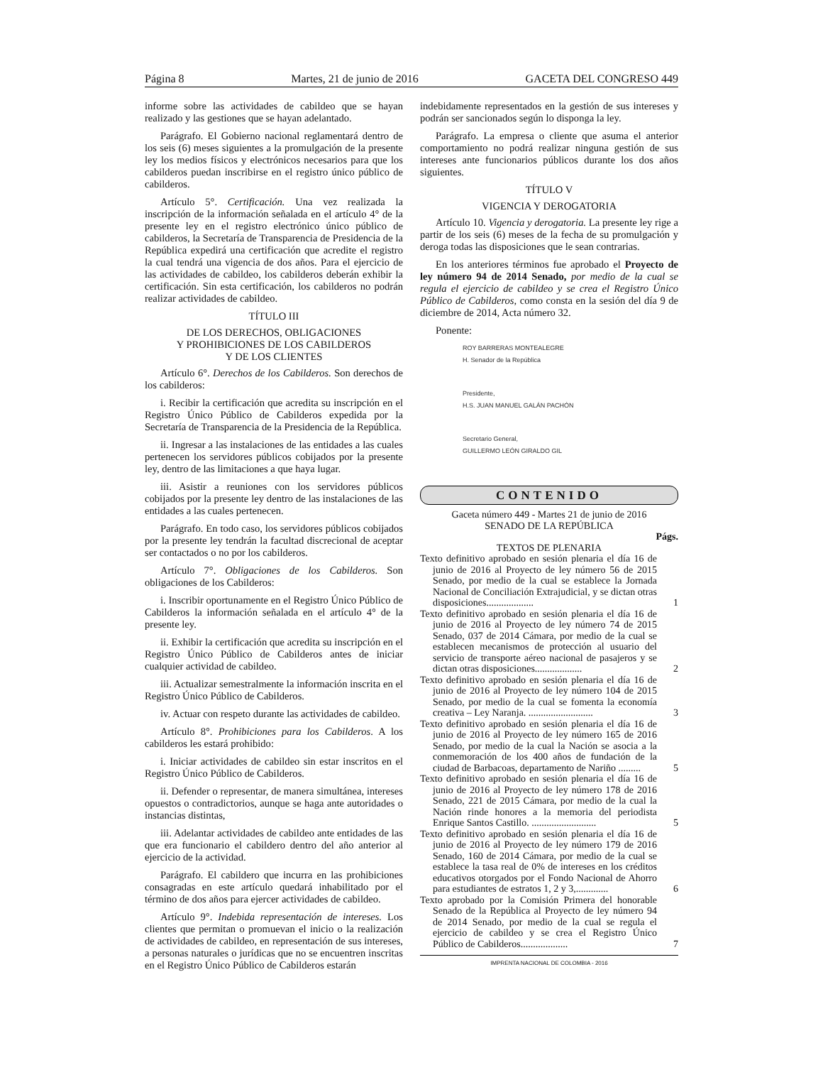Página 8 Martes, 21 de junio de 2016 GACETA DEL CONGRESO 449
informe sobre las actividades de cabildeo que se hayan realizado y las gestiones que se hayan adelantado.
Parágrafo. El Gobierno nacional reglamentará dentro de los seis (6) meses siguientes a la promulgación de la presente ley los medios físicos y electrónicos necesarios para que los cabilderos puedan inscribirse en el registro único público de cabilderos.
Artículo 5°. Certificación. Una vez realizada la inscripción de la información señalada en el artículo 4° de la presente ley en el registro electrónico único público de cabilderos, la Secretaría de Transparencia de Presidencia de la República expedirá una certificación que acredite el registro la cual tendrá una vigencia de dos años. Para el ejercicio de las actividades de cabildeo, los cabilderos deberán exhibir la certificación. Sin esta certificación, los cabilderos no podrán realizar actividades de cabildeo.
TÍTULO III
DE LOS DERECHOS, OBLIGACIONES
Y PROHIBICIONES DE LOS CABILDEROS
Y DE LOS CLIENTES
Artículo 6°. Derechos de los Cabilderos. Son derechos de los cabilderos:
i. Recibir la certificación que acredita su inscripción en el Registro Único Público de Cabilderos expedida por la Secretaría de Transparencia de la Presidencia de la República.
ii. Ingresar a las instalaciones de las entidades a las cuales pertenecen los servidores públicos cobijados por la presente ley, dentro de las limitaciones a que haya lugar.
iii. Asistir a reuniones con los servidores públicos cobijados por la presente ley dentro de las instalaciones de las entidades a las cuales pertenecen.
Parágrafo. En todo caso, los servidores públicos cobijados por la presente ley tendrán la facultad discrecional de aceptar ser contactados o no por los cabilderos.
Artículo 7°. Obligaciones de los Cabilderos. Son obligaciones de los Cabilderos:
i. Inscribir oportunamente en el Registro Único Público de Cabilderos la información señalada en el artículo 4° de la presente ley.
ii. Exhibir la certificación que acredita su inscripción en el Registro Único Público de Cabilderos antes de iniciar cualquier actividad de cabildeo.
iii. Actualizar semestralmente la información inscrita en el Registro Único Público de Cabilderos.
iv. Actuar con respeto durante las actividades de cabildeo.
Artículo 8°. Prohibiciones para los Cabilderos. A los cabilderos les estará prohibido:
i. Iniciar actividades de cabildeo sin estar inscritos en el Registro Único Público de Cabilderos.
ii. Defender o representar, de manera simultánea, intereses opuestos o contradictorios, aunque se haga ante autoridades o instancias distintas,
iii. Adelantar actividades de cabildeo ante entidades de las que era funcionario el cabildero dentro del año anterior al ejercicio de la actividad.
Parágrafo. El cabildero que incurra en las prohibiciones consagradas en este artículo quedará inhabilitado por el término de dos años para ejercer actividades de cabildeo.
Artículo 9°. Indebida representación de intereses. Los clientes que permitan o promuevan el inicio o la realización de actividades de cabildeo, en representación de sus intereses, a personas naturales o jurídicas que no se encuentren inscritas en el Registro Único Público de Cabilderos estarán
indebidamente representados en la gestión de sus intereses y podrán ser sancionados según lo disponga la ley.
Parágrafo. La empresa o cliente que asuma el anterior comportamiento no podrá realizar ninguna gestión de sus intereses ante funcionarios públicos durante los dos años siguientes.
TÍTULO V
VIGENCIA Y DEROGATORIA
Artículo 10. Vigencia y derogatoria. La presente ley rige a partir de los seis (6) meses de la fecha de su promulgación y deroga todas las disposiciones que le sean contrarias.
En los anteriores términos fue aprobado el Proyecto de ley número 94 de 2014 Senado, por medio de la cual se regula el ejercicio de cabildeo y se crea el Registro Único Público de Cabilderos, como consta en la sesión del día 9 de diciembre de 2014, Acta número 32.
Ponente:
ROY BARRERAS MONTEALEGRE
H. Senador de la República
Presidente,
H.S. JUAN MANUEL GALÁN PACHÓN
Secretario General,
GUILLERMO LEÓN GIRALDO GIL
CONTENIDO
Gaceta número 449 - Martes 21 de junio de 2016
SENADO DE LA REPÚBLICA
Págs.
TEXTOS DE PLENARIA
Texto definitivo aprobado en sesión plenaria el día 16 de junio de 2016 al Proyecto de ley número 56 de 2015 Senado, por medio de la cual se establece la Jornada Nacional de Conciliación Extrajudicial, y se dictan otras disposiciones................... 1
Texto definitivo aprobado en sesión plenaria el día 16 de junio de 2016 al Proyecto de ley número 74 de 2015 Senado, 037 de 2014 Cámara, por medio de la cual se establecen mecanismos de protección al usuario del servicio de transporte aéreo nacional de pasajeros y se dictan otras disposiciones................... 2
Texto definitivo aprobado en sesión plenaria el día 16 de junio de 2016 al Proyecto de ley número 104 de 2015 Senado, por medio de la cual se fomenta la economía creativa – Ley Naranja. .......................... 3
Texto definitivo aprobado en sesión plenaria el día 16 de junio de 2016 al Proyecto de ley número 165 de 2016 Senado, por medio de la cual la Nación se asocia a la conmemoración de los 400 años de fundación de la ciudad de Barbacoas, departamento de Nariño ......... 5
Texto definitivo aprobado en sesión plenaria el día 16 de junio de 2016 al Proyecto de ley número 178 de 2016 Senado, 221 de 2015 Cámara, por medio de la cual la Nación rinde honores a la memoria del periodista Enrique Santos Castillo. .......................... 5
Texto definitivo aprobado en sesión plenaria el día 16 de junio de 2016 al Proyecto de ley número 179 de 2016 Senado, 160 de 2014 Cámara, por medio de la cual se establece la tasa real de 0% de intereses en los créditos educativos otorgados por el Fondo Nacional de Ahorro para estudiantes de estratos 1, 2 y 3,............. 6
Texto aprobado por la Comisión Primera del honorable Senado de la República al Proyecto de ley número 94 de 2014 Senado, por medio de la cual se regula el ejercicio de cabildeo y se crea el Registro Único Público de Cabilderos................... 7
IMPRENTA NACIONAL DE COLOMBIA - 2016